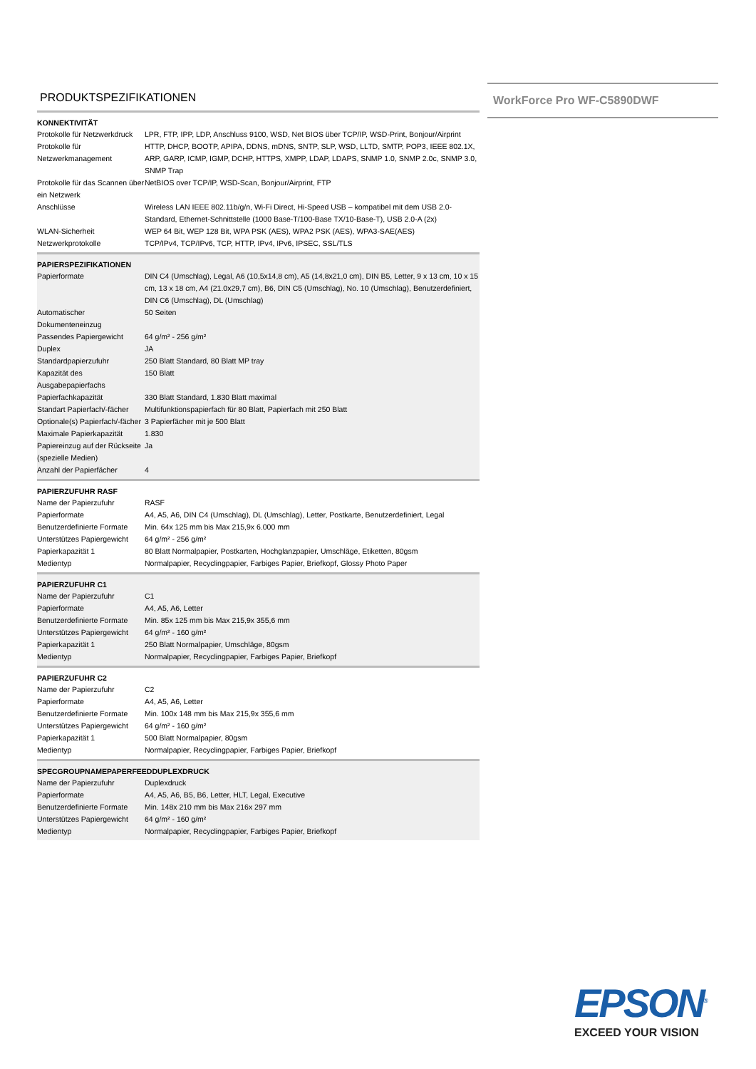PRODUKTSPEZIFIKATIONEN
WorkForce Pro WF-C5890DWF
| KONNEKTIVITÄT | |
| --- | --- |
| Protokolle für Netzwerkdruck | LPR, FTP, IPP, LDP, Anschluss 9100, WSD, Net BIOS über TCP/IP, WSD-Print, Bonjour/Airprint |
| Protokolle für Netzwerkmanagement | HTTP, DHCP, BOOTP, APIPA, DDNS, mDNS, SNTP, SLP, WSD, LLTD, SMTP, POP3, IEEE 802.1X, ARP, GARP, ICMP, IGMP, DCHP, HTTPS, XMPP, LDAP, LDAPS, SNMP 1.0, SNMP 2.0c, SNMP 3.0, SNMP Trap |
| Protokolle für das Scannen über ein Netzwerk | NetBIOS over TCP/IP, WSD-Scan, Bonjour/Airprint, FTP |
| Anschlüsse | Wireless LAN IEEE 802.11b/g/n, Wi-Fi Direct, Hi-Speed USB – kompatibel mit dem USB 2.0-Standard, Ethernet-Schnittstelle (1000 Base-T/100-Base TX/10-Base-T), USB 2.0-A (2x) |
| WLAN-Sicherheit | WEP 64 Bit, WEP 128 Bit, WPA PSK (AES), WPA2 PSK (AES), WPA3-SAE(AES) |
| Netzwerkprotokolle | TCP/IPv4, TCP/IPv6, TCP, HTTP, IPv4, IPv6, IPSEC, SSL/TLS |
| PAPIERSPEZIFIKATIONEN | |
| --- | --- |
| Papierformate | DIN C4 (Umschlag), Legal, A6 (10,5x14,8 cm), A5 (14,8x21,0 cm), DIN B5, Letter, 9 x 13 cm, 10 x 15 cm, 13 x 18 cm, A4 (21.0x29,7 cm), B6, DIN C5 (Umschlag), No. 10 (Umschlag), Benutzerdefiniert, DIN C6 (Umschlag), DL (Umschlag) |
| Automatischer Dokumenteneinzug | 50 Seiten |
| Passendes Papiergewicht | 64 g/m² - 256 g/m² |
| Duplex | JA |
| Standardpapierzufuhr | 250 Blatt Standard, 80 Blatt MP tray |
| Kapazität des Ausgabepapierfachs | 150 Blatt |
| Papierfachkapazität | 330 Blatt Standard, 1.830 Blatt maximal |
| Standart Papierfach/-fächer | Multifunktionspapierfach für 80 Blatt, Papierfach mit 250 Blatt |
| Optionale(s) Papierfach/-fächer | 3 Papierfächer mit je 500 Blatt |
| Maximale Papierkapazität | 1.830 |
| Papiereinzug auf der Rückseite (spezielle Medien) | Ja |
| Anzahl der Papierfächer | 4 |
| PAPIERZUFUHR RASF | |
| --- | --- |
| Name der Papierzufuhr | RASF |
| Papierformate | A4, A5, A6, DIN C4 (Umschlag), DL (Umschlag), Letter, Postkarte, Benutzerdefiniert, Legal |
| Benutzerdefinierte Formate | Min. 64x 125 mm bis Max 215,9x 6.000 mm |
| Unterstützes Papiergewicht | 64 g/m² - 256 g/m² |
| Papierkapazität 1 | 80 Blatt Normalpapier, Postkarten, Hochglanzpapier, Umschläge, Etiketten, 80gsm |
| Medientyp | Normalpapier, Recyclingpapier, Farbiges Papier, Briefkopf, Glossy Photo Paper |
| PAPIERZUFUHR C1 | |
| --- | --- |
| Name der Papierzufuhr | C1 |
| Papierformate | A4, A5, A6, Letter |
| Benutzerdefinierte Formate | Min. 85x 125 mm bis Max 215,9x 355,6 mm |
| Unterstützes Papiergewicht | 64 g/m² - 160 g/m² |
| Papierkapazität 1 | 250 Blatt Normalpapier, Umschläge, 80gsm |
| Medientyp | Normalpapier, Recyclingpapier, Farbiges Papier, Briefkopf |
| PAPIERZUFUHR C2 | |
| --- | --- |
| Name der Papierzufuhr | C2 |
| Papierformate | A4, A5, A6, Letter |
| Benutzerdefinierte Formate | Min. 100x 148 mm bis Max 215,9x 355,6 mm |
| Unterstützes Papiergewicht | 64 g/m² - 160 g/m² |
| Papierkapazität 1 | 500 Blatt Normalpapier, 80gsm |
| Medientyp | Normalpapier, Recyclingpapier, Farbiges Papier, Briefkopf |
| SPECGROUPNAMEPAPERFEEDDUPLEXDRUCK | |
| --- | --- |
| Name der Papierzufuhr | Duplexdruck |
| Papierformate | A4, A5, A6, B5, B6, Letter, HLT, Legal, Executive |
| Benutzerdefinierte Formate | Min. 148x 210 mm bis Max 216x 297 mm |
| Unterstützes Papiergewicht | 64 g/m² - 160 g/m² |
| Medientyp | Normalpapier, Recyclingpapier, Farbiges Papier, Briefkopf |
EPSON<sup>®</sup>
EXCEED YOUR VISION